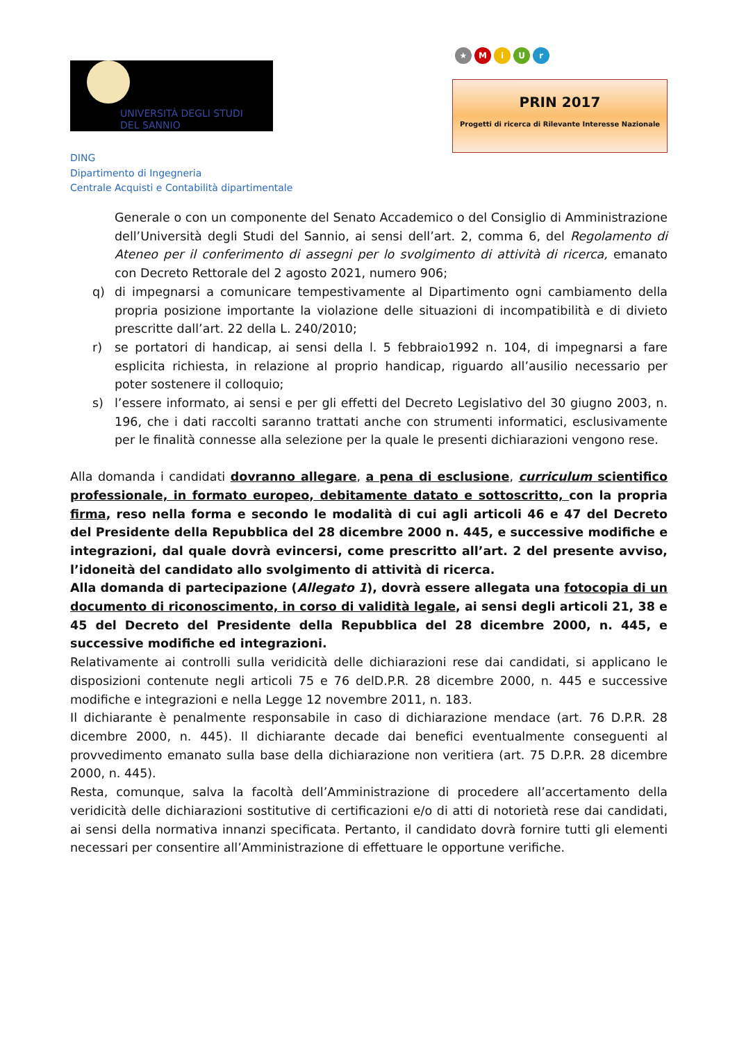UNIVERSITÀ DEGLI STUDI
DEL SANNIO
DING
Dipartimento di Ingegneria
Centrale Acquisti e Contabilità dipartimentale
★ MiUr
PRIN 2017
Progetti di ricerca di Rilevante Interesse Nazionale
Generale o con un componente del Senato Accademico o del Consiglio di Amministrazione dell’Università degli Studi del Sannio, ai sensi dell’art. 2, comma 6, del Regolamento di Ateneo per il conferimento di assegni per lo svolgimento di attività di ricerca, emanato con Decreto Rettorale del 2 agosto 2021, numero 906;
q) di impegnarsi a comunicare tempestivamente al Dipartimento ogni cambiamento della propria posizione importante la violazione delle situazioni di incompatibilità e di divieto prescritte dall’art. 22 della L. 240/2010;
r) se portatori di handicap, ai sensi della l. 5 febbraio1992 n. 104, di impegnarsi a fare esplicita richiesta, in relazione al proprio handicap, riguardo all’ausilio necessario per poter sostenere il colloquio;
s) l’essere informato, ai sensi e per gli effetti del Decreto Legislativo del 30 giugno 2003, n. 196, che i dati raccolti saranno trattati anche con strumenti informatici, esclusivamente per le finalità connesse alla selezione per la quale le presenti dichiarazioni vengono rese.
Alla domanda i candidati dovranno allegare, a pena di esclusione, curriculum scientifico professionale, in formato europeo, debitamente datato e sottoscritto, con la propria firma, reso nella forma e secondo le modalità di cui agli articoli 46 e 47 del Decreto del Presidente della Repubblica del 28 dicembre 2000 n. 445, e successive modifiche e integrazioni, dal quale dovrà evincersi, come prescritto all’art. 2 del presente avviso, l’idoneità del candidato allo svolgimento di attività di ricerca.
Alla domanda di partecipazione (Allegato 1), dovrà essere allegata una fotocopia di un documento di riconoscimento, in corso di validità legale, ai sensi degli articoli 21, 38 e 45 del Decreto del Presidente della Repubblica del 28 dicembre 2000, n. 445, e successive modifiche ed integrazioni.
Relativamente ai controlli sulla veridicità delle dichiarazioni rese dai candidati, si applicano le disposizioni contenute negli articoli 75 e 76 delD.P.R. 28 dicembre 2000, n. 445 e successive modifiche e integrazioni e nella Legge 12 novembre 2011, n. 183.
Il dichiarante è penalmente responsabile in caso di dichiarazione mendace (art. 76 D.P.R. 28 dicembre 2000, n. 445). Il dichiarante decade dai benefici eventualmente conseguenti al provvedimento emanato sulla base della dichiarazione non veritiera (art. 75 D.P.R. 28 dicembre 2000, n. 445).
Resta, comunque, salva la facoltà dell’Amministrazione di procedere all’accertamento della veridicità delle dichiarazioni sostitutive di certificazioni e/o di atti di notorietà rese dai candidati, ai sensi della normativa innanzi specificata. Pertanto, il candidato dovrà fornire tutti gli elementi necessari per consentire all’Amministrazione di effettuare le opportune verifiche.